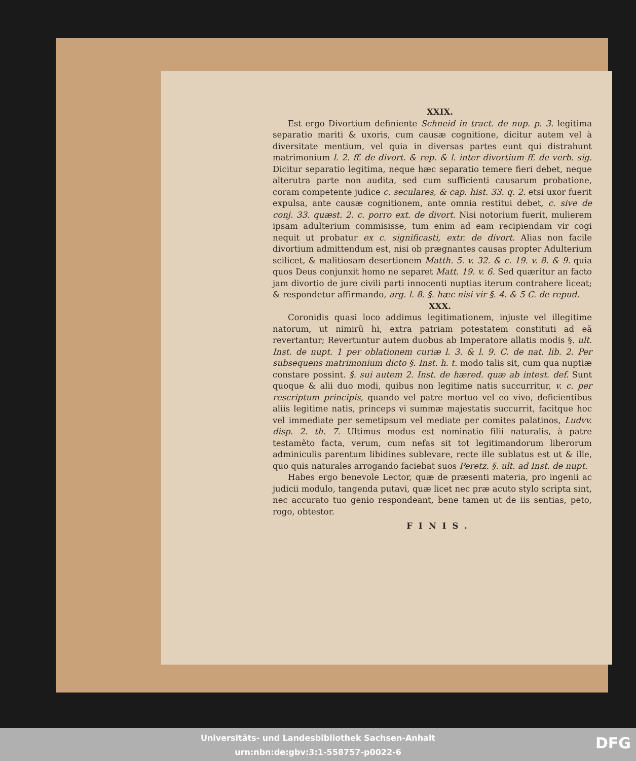XXIX.
Est ergo Divortium definiente Schneid in tract. de nup. p. 3. legitima separatio mariti & uxoris, cum causæ cognitione, dicitur autem vel à diversitate mentium, vel quia in diversas partes eunt qui distrahunt matrimonium l. 2. ff. de divort. & rep. & l. inter divortium ff. de verb. sig. Dicitur separatio legitima, neque hæc separatio temere fieri debet, neque alterutra parte non audita, sed cum sufficienti causarum probatione, coram competente judice c. seculares, & cap. hist. 33. q. 2. etsi uxor fuerit expulsa, ante causæ cognitionem, ante omnia restitui debet, c. sive de conj. 33. quæst. 2. c. porro ext. de divort. Nisi notorium fuerit, mulierem ipsam adulterium commisisse, tum enim ad eam recipiendam vir cogi nequit ut probatur ex c. significasti, extr. de divort. Alias non facile divortium admittendum est, nisi ob prægnantes causas propter Adulterium scilicet, & malitiosam desertionem Matth. 5. v. 32. & c. 19. v. 8. & 9. quia quos Deus conjunxit homo ne separet Matt. 19. v. 6. Sed quæritur an facto jam divortio de jure civili parti innocenti nuptias iterum contrahere liceat; & respondetur affirmando, arg. l. 8. §. hæc nisi vir §. 4. & 5 C. de repud.
XXX.
Coronidis quasi loco addimus legitimationem, injuste vel illegitime natorum, ut nimirũ hi, extra patriam potestatem constituti ad eã revertantur; Revertuntur autem duobus ab Imperatore allatis modis §. ult. Inst. de nupt. 1 per oblationem curiæ l. 3. & l. 9. C. de nat. lib. 2. Per subsequens matrimonium dicto §. Inst. h. t. modo talis sit, cum qua nuptiæ constare possint. §. sui autem 2. Inst. de hæred. quæ ab intest. def. Sunt quoque & alii duo modi, quibus non legitime natis succurritur, v. c. per rescriptum principis, quando vel patre mortuo vel eo vivo, deficientibus aliis legitime natis, princeps vi summæ majestatis succurrit, facitque hoc vel immediate per semetipsum vel mediate per comites palatinos, Ludvv. disp. 2. th. 7. Ultimus modus est nominatio filii naturalis, à patre testamẽto facta, verum, cum nefas sit tot legitimandorum liberorum adminiculis parentum libidines sublevare, recte ille sublatus est ut & ille, quo quis naturales arrogando faciebat suos Peretz. §. ult. ad Inst. de nupt.
Habes ergo benevole Lector, quæ de præsenti materia, pro ingenii ac judicii modulo, tangenda putavi, quæ licet nec præ acuto stylo scripta sint, nec accurato tuo genio respondeant, bene tamen ut de iis sentias, peto, rogo, obtestor.
FINIS.
Universitäts- und Landesbibliothek Sachsen-Anhalt
urn:nbn:de:gbv:3:1-558757-p0022-6
DFG